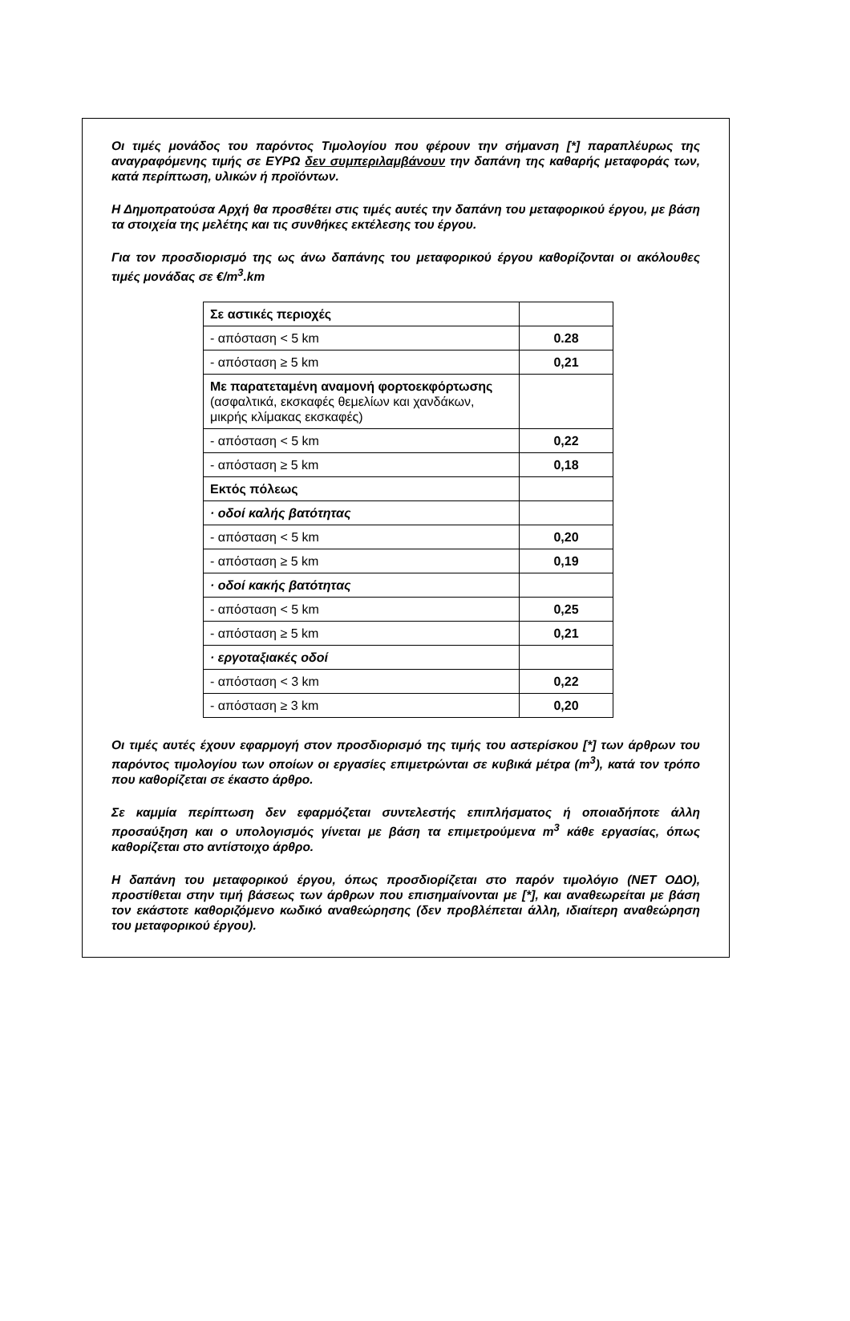Οι τιμές μονάδος του παρόντος Τιμολογίου που φέρουν την σήμανση [*] παραπλέυρως της αναγραφόμενης τιμής σε ΕΥΡΩ δεν συμπεριλαμβάνουν την δαπάνη της καθαρής μεταφοράς των, κατά περίπτωση, υλικών ή προϊόντων.
Η Δημοπρατούσα Αρχή θα προσθέτει στις τιμές αυτές την δαπάνη του μεταφορικού έργου, με βάση τα στοιχεία της μελέτης και τις συνθήκες εκτέλεσης του έργου.
Για τον προσδιορισμό της ως άνω δαπάνης του μεταφορικού έργου καθορίζονται οι ακόλουθες τιμές μονάδας σε €/m<sup>3</sup>.km
| Σε αστικές περιοχές | |
| - απόσταση < 5 km | 0.28 |
| - απόσταση ≥ 5 km | 0,21 |
| Με παρατεταμένη αναμονή φορτοεκφόρτωσης (ασφαλτικά, εκσκαφές θεμελίων και χανδάκων, μικρής κλίμακας εκσκαφές) | |
| - απόσταση < 5 km | 0,22 |
| - απόσταση ≥ 5 km | 0,18 |
| Εκτός πόλεως | |
| · οδοί καλής βατότητας | |
| - απόσταση < 5 km | 0,20 |
| - απόσταση ≥ 5 km | 0,19 |
| · οδοί κακής βατότητας | |
| - απόσταση < 5 km | 0,25 |
| - απόσταση ≥ 5 km | 0,21 |
| · εργοταξιακές οδοί | |
| - απόσταση < 3 km | 0,22 |
| - απόσταση ≥ 3 km | 0,20 |
Οι τιμές αυτές έχουν εφαρμογή στον προσδιορισμό της τιμής του αστερίσκου [*] των άρθρων του παρόντος τιμολογίου των οποίων οι εργασίες επιμετρώνται σε κυβικά μέτρα (m<sup>3</sup>), κατά τον τρόπο που καθορίζεται σε έκαστο άρθρο.
Σε καμμία περίπτωση δεν εφαρμόζεται συντελεστής επιπλήσματος ή οποιαδήποτε άλλη προσαύξηση και ο υπολογισμός γίνεται με βάση τα επιμετρούμενα m<sup>3</sup> κάθε εργασίας, όπως καθορίζεται στο αντίστοιχο άρθρο.
Η δαπάνη του μεταφορικού έργου, όπως προσδιορίζεται στο παρόν τιμολόγιο (ΝΕΤ ΟΔΟ), προστίθεται στην τιμή βάσεως των άρθρων που επισημαίνονται με [*], και αναθεωρείται με βάση τον εκάστοτε καθοριζόμενο κωδικό αναθεώρησης (δεν προβλέπεται άλλη, ιδιαίτερη αναθεώρηση του μεταφορικού έργου).